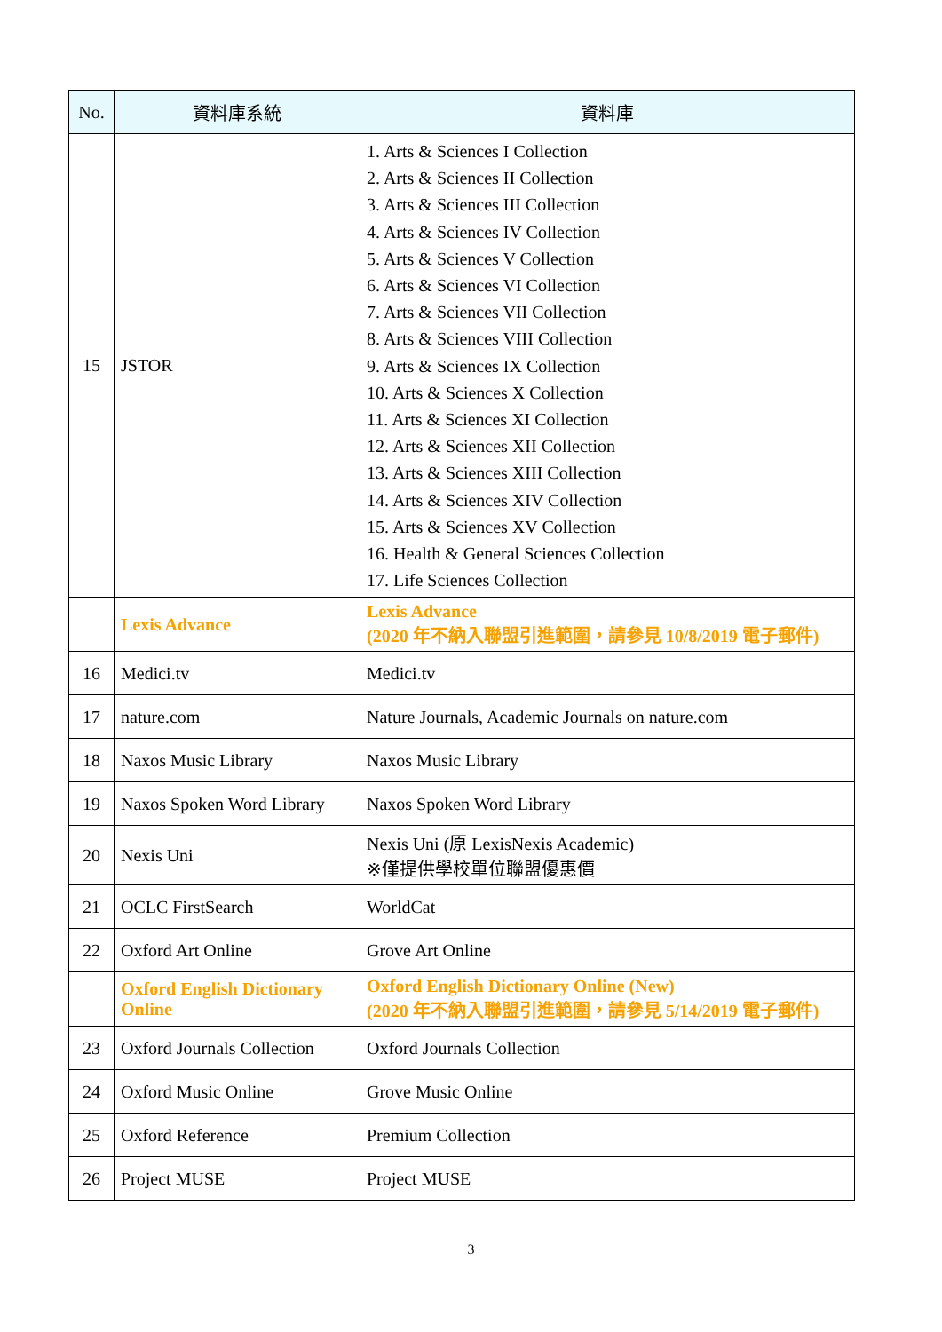| No. | 資料庫系統 | 資料庫 |
| --- | --- | --- |
| 15 | JSTOR | 1. Arts & Sciences I Collection 2. Arts & Sciences II Collection 3. Arts & Sciences III Collection 4. Arts & Sciences IV Collection 5. Arts & Sciences V Collection 6. Arts & Sciences VI Collection 7. Arts & Sciences VII Collection 8. Arts & Sciences VIII Collection 9. Arts & Sciences IX Collection 10. Arts & Sciences X Collection 11. Arts & Sciences XI Collection 12. Arts & Sciences XII Collection 13. Arts & Sciences XIII Collection 14. Arts & Sciences XIV Collection 15. Arts & Sciences XV Collection 16. Health & General Sciences Collection 17. Life Sciences Collection |
| | Lexis Advance | Lexis Advance (2020 年不納入聯盟引進範圍，請參見 10/8/2019 電子郵件) |
| 16 | Medici.tv | Medici.tv |
| 17 | nature.com | Nature Journals, Academic Journals on nature.com |
| 18 | Naxos Music Library | Naxos Music Library |
| 19 | Naxos Spoken Word Library | Naxos Spoken Word Library |
| 20 | Nexis Uni | Nexis Uni (原 LexisNexis Academic) ※僅提供學校單位聯盟優惠價 |
| 21 | OCLC FirstSearch | WorldCat |
| 22 | Oxford Art Online | Grove Art Online |
| | Oxford English Dictionary Online | Oxford English Dictionary Online (New) (2020 年不納入聯盟引進範圍，請參見 5/14/2019 電子郵件) |
| 23 | Oxford Journals Collection | Oxford Journals Collection |
| 24 | Oxford Music Online | Grove Music Online |
| 25 | Oxford Reference | Premium Collection |
| 26 | Project MUSE | Project MUSE |
3